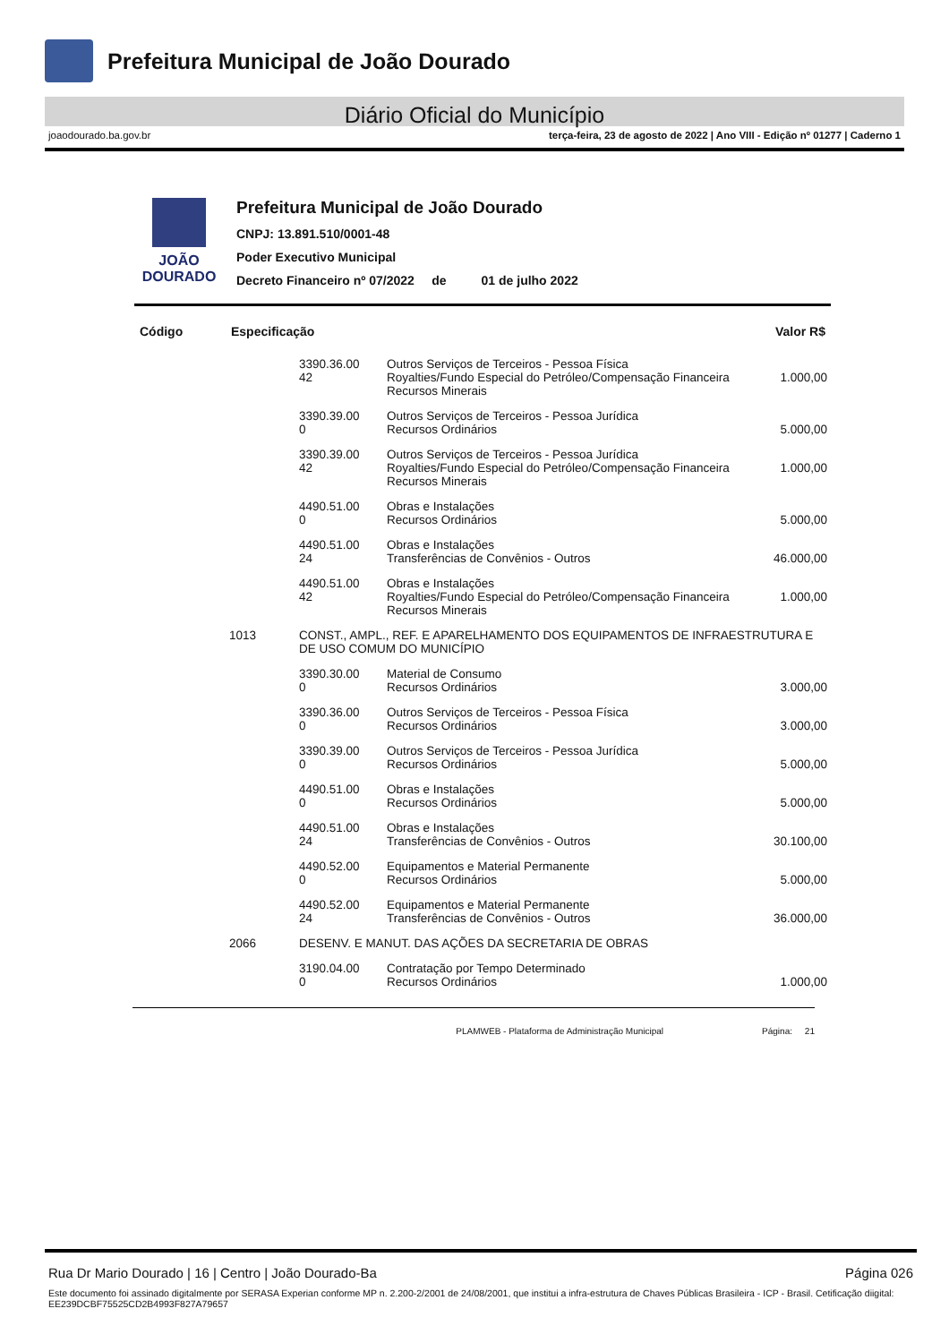Prefeitura Municipal de João Dourado
Diário Oficial do Município
joaodourado.ba.gov.br terça-feira, 23 de agosto de 2022 | Ano VIII - Edição nº 01277 | Caderno 1
JOÃO DOURADO
Prefeitura Municipal de João Dourado
CNPJ: 13.891.510/0001-48
Poder Executivo Municipal
Decreto Financeiro nº 07/2022 de 01 de julho 2022
| Código | Especificação | | | Valor R$ |
| --- | --- | --- | --- | --- |
| | | 3390.36.00 42 | Outros Serviços de Terceiros - Pessoa Física Royalties/Fundo Especial do Petróleo/Compensação Financeira Recursos Minerais | 1.000,00 |
| | | 3390.39.00 0 | Outros Serviços de Terceiros - Pessoa Jurídica Recursos Ordinários | 5.000,00 |
| | | 3390.39.00 42 | Outros Serviços de Terceiros - Pessoa Jurídica Royalties/Fundo Especial do Petróleo/Compensação Financeira Recursos Minerais | 1.000,00 |
| | | 4490.51.00 0 | Obras e Instalações Recursos Ordinários | 5.000,00 |
| | | 4490.51.00 24 | Obras e Instalações Transferências de Convênios - Outros | 46.000,00 |
| | | 4490.51.00 42 | Obras e Instalações Royalties/Fundo Especial do Petróleo/Compensação Financeira Recursos Minerais | 1.000,00 |
| | 1013 | CONST., AMPL., REF. E APARELHAMENTO DOS EQUIPAMENTOS DE INFRAESTRUTURA E DE USO COMUM DO MUNICÍPIO | | |
| | | 3390.30.00 0 | Material de Consumo Recursos Ordinários | 3.000,00 |
| | | 3390.36.00 0 | Outros Serviços de Terceiros - Pessoa Física Recursos Ordinários | 3.000,00 |
| | | 3390.39.00 0 | Outros Serviços de Terceiros - Pessoa Jurídica Recursos Ordinários | 5.000,00 |
| | | 4490.51.00 0 | Obras e Instalações Recursos Ordinários | 5.000,00 |
| | | 4490.51.00 24 | Obras e Instalações Transferências de Convênios - Outros | 30.100,00 |
| | | 4490.52.00 0 | Equipamentos e Material Permanente Recursos Ordinários | 5.000,00 |
| | | 4490.52.00 24 | Equipamentos e Material Permanente Transferências de Convênios - Outros | 36.000,00 |
| | 2066 | DESENV. E MANUT. DAS AÇÕES DA SECRETARIA DE OBRAS | | |
| | | 3190.04.00 0 | Contratação por Tempo Determinado Recursos Ordinários | 1.000,00 |
PLAMWEB - Plataforma de Administração Municipal Página: 21
Rua Dr Mario Dourado | 16 | Centro | João Dourado-Ba Página 026
Este documento foi assinado digitalmente por SERASA Experian conforme MP n. 2.200-2/2001 de 24/08/2001, que institui a infra-estrutura de Chaves Públicas Brasileira - ICP - Brasil. Cetificação diigital: EE239DCBF75525CD2B4993F827A79657